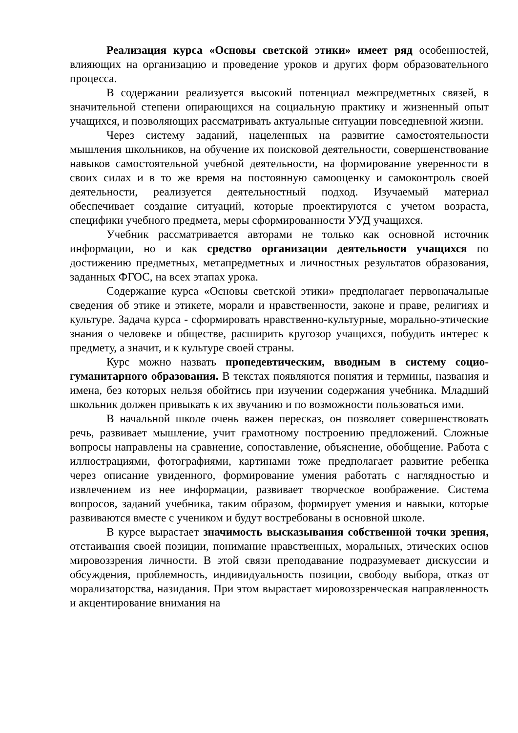Реализация курса «Основы светской этики» имеет ряд особенностей, влияющих на организацию и проведение уроков и других форм образовательного процесса.
В содержании реализуется высокий потенциал межпредметных связей, в значительной степени опирающихся на социальную практику и жизненный опыт учащихся, и позволяющих рассматривать актуальные ситуации повседневной жизни.
Через систему заданий, нацеленных на развитие самостоятельности мышления школьников, на обучение их поисковой деятельности, совершенствование навыков самостоятельной учебной деятельности, на формирование уверенности в своих силах и в то же время на постоянную самооценку и самоконтроль своей деятельности, реализуется деятельностный подход. Изучаемый материал обеспечивает создание ситуаций, которые проектируются с учетом возраста, специфики учебного предмета, меры сформированности УУД учащихся.
Учебник рассматривается авторами не только как основной источник информации, но и как средство организации деятельности учащихся по достижению предметных, метапредметных и личностных результатов образования, заданных ФГОС, на всех этапах урока.
Содержание курса «Основы светской этики» предполагает первоначальные сведения об этике и этикете, морали и нравственности, законе и праве, религиях и культуре. Задача курса - сформировать нравственно-культурные, морально-этические знания о человеке и обществе, расширить кругозор учащихся, побудить интерес к предмету, а значит, и к культуре своей страны.
Курс можно назвать пропедевтическим, вводным в систему социо-гуманитарного образования. В текстах появляются понятия и термины, названия и имена, без которых нельзя обойтись при изучении содержания учебника. Младший школьник должен привыкать к их звучанию и по возможности пользоваться ими.
В начальной школе очень важен пересказ, он позволяет совершенствовать речь, развивает мышление, учит грамотному построению предложений. Сложные вопросы направлены на сравнение, сопоставление, объяснение, обобщение. Работа с иллюстрациями, фотографиями, картинами тоже предполагает развитие ребенка через описание увиденного, формирование умения работать с наглядностью и извлечением из нее информации, развивает творческое воображение. Система вопросов, заданий учебника, таким образом, формирует умения и навыки, которые развиваются вместе с учеником и будут востребованы в основной школе.
В курсе вырастает значимость высказывания собственной точки зрения, отстаивания своей позиции, понимание нравственных, моральных, этических основ мировоззрения личности. В этой связи преподавание подразумевает дискуссии и обсуждения, проблемность, индивидуальность позиции, свободу выбора, отказ от морализаторства, назидания. При этом вырастает мировоззренческая направленность и акцентирование внимания на